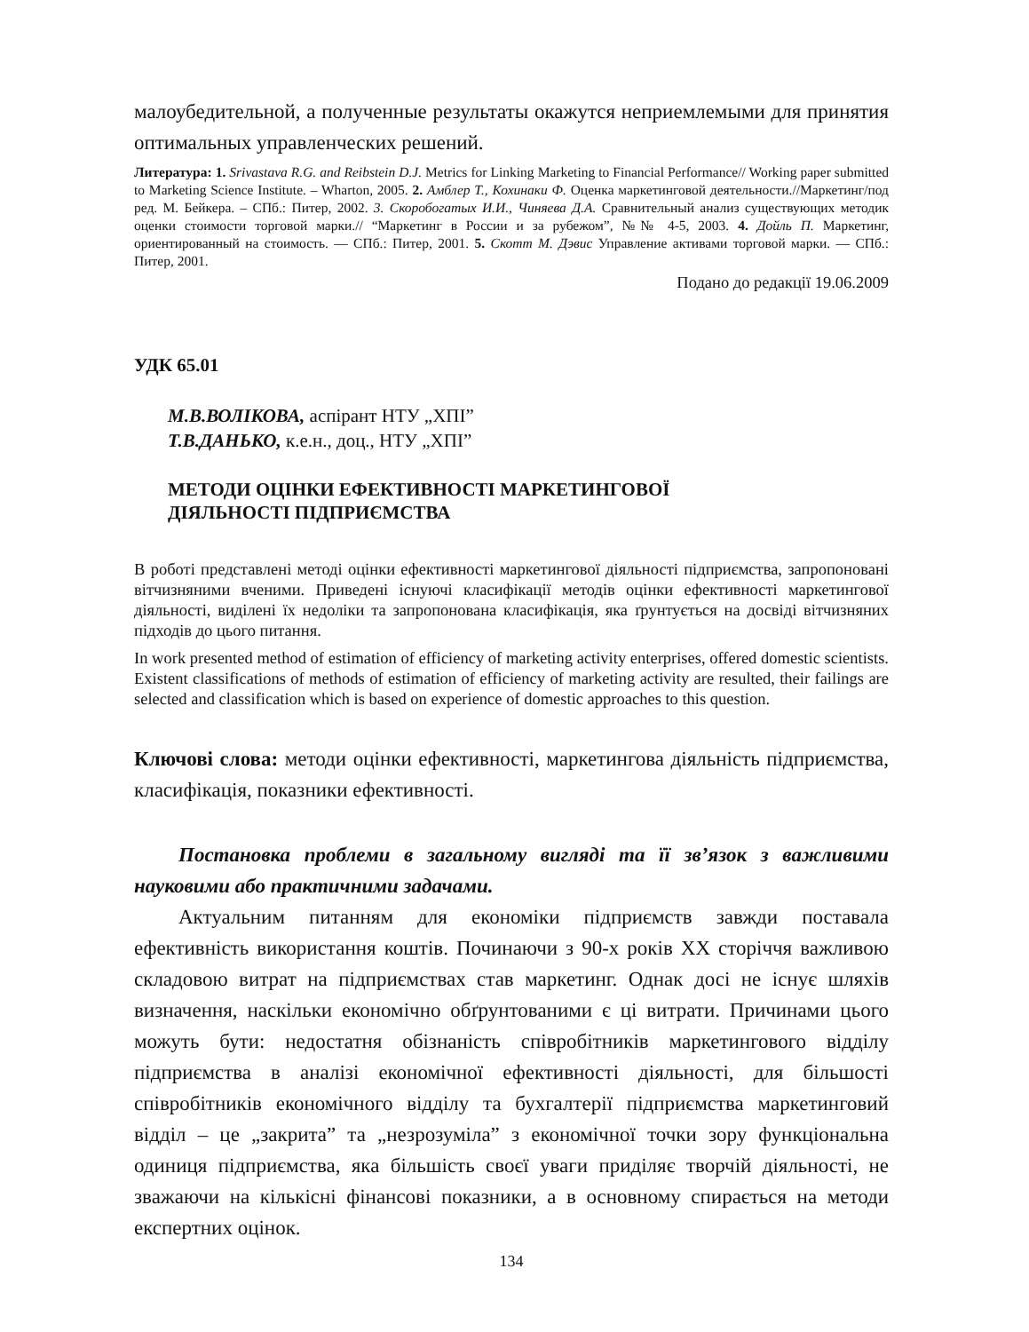малоубедительной, а полученные результаты окажутся неприемлемыми для принятия оптимальных управленческих решений.
Литература: 1. Srivastava R.G. and Reibstein D.J. Metrics for Linking Marketing to Financial Performance// Working paper submitted to Marketing Science Institute. – Wharton, 2005. 2. Амблер Т., Кохинаки Ф. Оценка маркетинговой деятельности.//Маркетинг/под ред. М. Бейкера. – СПб.: Питер, 2002. 3. Скоробогатых И.И., Чиняева Д.А. Сравнительный анализ существующих методик оценки стоимости торговой марки.// “Маркетинг в России и за рубежом”, №№ 4-5, 2003. 4. Дойль П. Маркетинг, ориентированный на стоимость. — СПб.: Питер, 2001. 5. Скотт М. Дэвис Управление активами торговой марки. — СПб.: Питер, 2001.
Подано до редакції 19.06.2009
УДК 65.01
М.В.ВОЛІКОВА, аспірант НТУ „ХПІ”
Т.В.ДАНЬКО, к.е.н., доц., НТУ „ХПІ”
МЕТОДИ ОЦІНКИ ЕФЕКТИВНОСТІ МАРКЕТИНГОВОЇ
ДІЯЛЬНОСТІ ПІДПРИЄМСТВА
В роботі представлені методі оцінки ефективності маркетингової діяльності підприємства, запропоновані вітчизняними вченими. Приведені існуючі класифікації методів оцінки ефективності маркетингової діяльності, виділені їх недоліки та запропонована класифікація, яка ґрунтується на досвіді вітчизняних підходів до цього питання.
In work presented method of estimation of efficiency of marketing activity enterprises, offered domestic scientists. Existent classifications of methods of estimation of efficiency of marketing activity are resulted, their failings are selected and classification which is based on experience of domestic approaches to this question.
Ключові слова: методи оцінки ефективності, маркетингова діяльність підприємства, класифікація, показники ефективності.
Постановка проблеми в загальному вигляді та її зв’язок з важливими науковими або практичними задачами.
Актуальним питанням для економіки підприємств завжди поставала ефективність використання коштів. Починаючи з 90-х років ХХ сторіччя важливою складовою витрат на підприємствах став маркетинг. Однак досі не існує шляхів визначення, наскільки економічно обґрунтованими є ці витрати. Причинами цього можуть бути: недостатня обізнаність співробітників маркетингового відділу підприємства в аналізі економічної ефективності діяльності, для більшості співробітників економічного відділу та бухгалтерії підприємства маркетинговий відділ – це „закрита” та „незрозуміла” з економічної точки зору функціональна одиниця підприємства, яка більшість своєї уваги приділяє творчій діяльності, не зважаючи на кількісні фінансові показники, а в основному спирається на методи експертних оцінок.
134